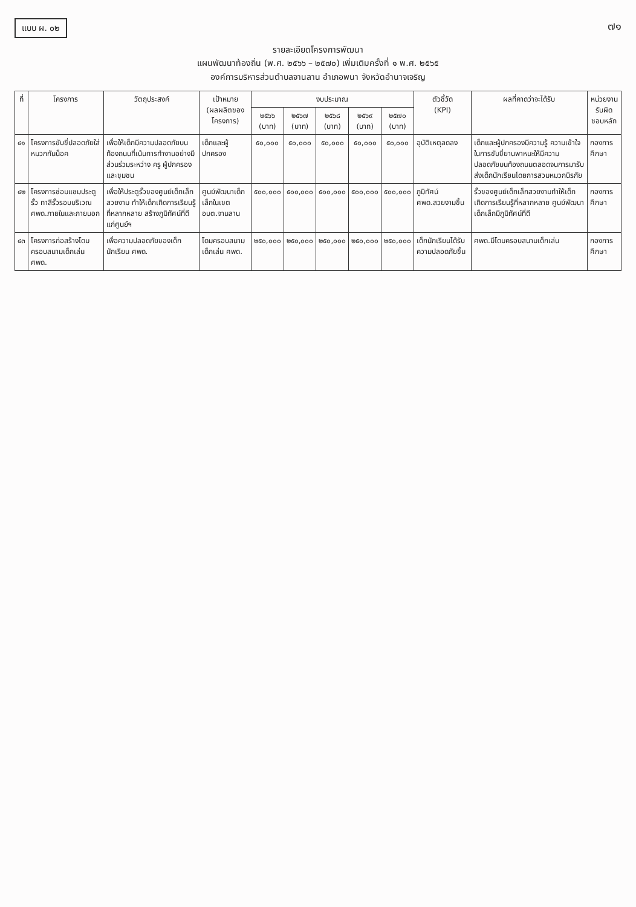แบบ ผ. ๐๒ ๗๑
รายละเอียดโครงการพัฒนา
แผนพัฒนาท้องถิ่น (พ.ศ. ๒๕๖๖ – ๒๕๗๐) เพิ่มเติมครั้งที่ ๑ พ.ศ. ๒๕๖๕
องค์การบริหารส่วนตำบลจานลาน อำเภอพนา จังหวัดอำนาจเจริญ
| ที่ | โครงการ | วัตถุประสงค์ | เป้าหมาย (ผลผลิตของโครงการ) | งบประมาณ | | | | | ตัวชี้วัด (KPI) | ผลที่คาดว่าจะได้รับ | หน่วยงานรับผิดชอบหลัก |
| --- | --- | --- | --- | --- | --- | --- | --- | --- | --- | --- | --- |
| | | | | ๒๕๖๖ (บาท) | ๒๕๖๗ (บาท) | ๒๕๖๘ (บาท) | ๒๕๖๙ (บาท) | ๒๕๗๐ (บาท) | | | |
| ๔๑ | โครงการขับขี่ปลอดภัยใส่หมวกกันน็อค | เพื่อให้เด็กมีความปลอดภัยบนท้องถนนที่เน้นการทำงานอย่างมีส่วนร่วมระหว่าง ครู ผู้ปกครอง และชุมชน | เด็กและผู้ปกครอง | ๕๐,๐๐๐ | ๕๐,๐๐๐ | ๕๐,๐๐๐ | ๕๐,๐๐๐ | ๕๐,๐๐๐ | อุบัติเหตุลดลง | เด็กและผู้ปกครองมีความรู้ ความเข้าใจในการขับขี่ยานพาหนะให้มีความปลอดภัยบนท้องถนนตลอดจนการมารับส่งเด็กนักเรียนโดยการสวมหมวกนิรภัย | กองการศึกษา |
| ๔๒ | โครงการซ่อมแซมประตูรั้ว ทาสีรั้วรอบบริเวณ ศพด.ภายในและภายนอก | เพื่อให้ประตูรั้วของศูนย์เด็กเล็กสวยงาม ทำให้เด็กเกิดการเรียนรู้ที่หลากหลาย สร้างภูมิทัศน์ที่ดีแก่ศูนย์ฯ | ศูนย์พัฒนาเด็กเล็กในเขต อบต.จานลาน | ๕๐๐,๐๐๐ | ๕๐๐,๐๐๐ | ๕๐๐,๐๐๐ | ๕๐๐,๐๐๐ | ๕๐๐,๐๐๐ | ภูมิทัศน์ ศพด.สวยงามขึ้น | รั้วของศูนย์เด็กเล็กสวยงามทำให้เด็กเกิดการเรียนรู้ที่หลากหลาย ศูนย์พัฒนาเด็กเล็กมีภูมิทัศน์ที่ดี | กองการศึกษา |
| ๔๓ | โครงการก่อสร้างโดมครอบสนามเด็กเล่น ศพด. | เพื่อความปลอดภัยของเด็กนักเรียน ศพด. | โดมครอบสนามเด็กเล่น ศพด. | ๒๕๐,๐๐๐ | ๒๕๐,๐๐๐ | ๒๕๐,๐๐๐ | ๒๕๐,๐๐๐ | ๒๕๐,๐๐๐ | เด็กนักเรียนได้รับความปลอดภัยขึ้น | ศพด.มีโดมครอบสนามเด็กเล่น | กองการศึกษา |